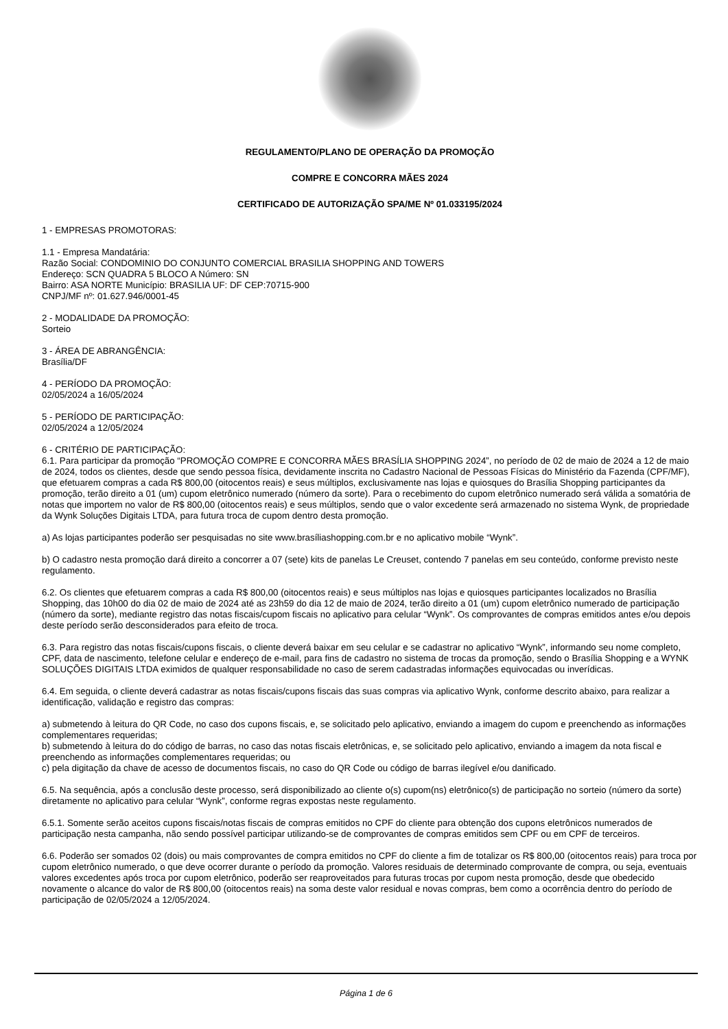REGULAMENTO/PLANO DE OPERAÇÃO DA PROMOÇÃO
COMPRE E CONCORRA MÃES 2024
CERTIFICADO DE AUTORIZAÇÃO SPA/ME Nº 01.033195/2024
1 - EMPRESAS PROMOTORAS:
1.1 - Empresa Mandatária:
Razão Social: CONDOMINIO DO CONJUNTO COMERCIAL BRASILIA SHOPPING AND TOWERS
Endereço: SCN QUADRA 5 BLOCO A Número: SN
Bairro: ASA NORTE Município: BRASILIA UF: DF CEP:70715-900
CNPJ/MF nº: 01.627.946/0001-45
2 - MODALIDADE DA PROMOÇÃO:
Sorteio
3 - ÁREA DE ABRANGÊNCIA:
Brasília/DF
4 - PERÍODO DA PROMOÇÃO:
02/05/2024 a 16/05/2024
5 - PERÍODO DE PARTICIPAÇÃO:
02/05/2024 a 12/05/2024
6 - CRITÉRIO DE PARTICIPAÇÃO:
6.1. Para participar da promoção “PROMOÇÃO COMPRE E CONCORRA MÃES BRASÍLIA SHOPPING 2024”, no período de 02 de maio de 2024 a 12 de maio de 2024, todos os clientes, desde que sendo pessoa física, devidamente inscrita no Cadastro Nacional de Pessoas Físicas do Ministério da Fazenda (CPF/MF), que efetuarem compras a cada R$ 800,00 (oitocentos reais) e seus múltiplos, exclusivamente nas lojas e quiosques do Brasília Shopping participantes da promoção, terão direito a 01 (um) cupom eletrônico numerado (número da sorte). Para o recebimento do cupom eletrônico numerado será válida a somatória de notas que importem no valor de R$ 800,00 (oitocentos reais) e seus múltiplos, sendo que o valor excedente será armazenado no sistema Wynk, de propriedade da Wynk Soluções Digitais LTDA, para futura troca de cupom dentro desta promoção.
a) As lojas participantes poderão ser pesquisadas no site www.brasíliashopping.com.br e no aplicativo mobile “Wynk”.
b) O cadastro nesta promoção dará direito a concorrer a 07 (sete) kits de panelas Le Creuset, contendo 7 panelas em seu conteúdo, conforme previsto neste regulamento.
6.2. Os clientes que efetuarem compras a cada R$ 800,00 (oitocentos reais) e seus múltiplos nas lojas e quiosques participantes localizados no Brasília Shopping, das 10h00 do dia 02 de maio de 2024 até as 23h59 do dia 12 de maio de 2024, terão direito a 01 (um) cupom eletrônico numerado de participação (número da sorte), mediante registro das notas fiscais/cupom fiscais no aplicativo para celular “Wynk”. Os comprovantes de compras emitidos antes e/ou depois deste período serão desconsiderados para efeito de troca.
6.3. Para registro das notas fiscais/cupons fiscais, o cliente deverá baixar em seu celular e se cadastrar no aplicativo “Wynk”, informando seu nome completo, CPF, data de nascimento, telefone celular e endereço de e-mail, para fins de cadastro no sistema de trocas da promoção, sendo o Brasília Shopping e a WYNK SOLUÇÕES DIGITAIS LTDA eximidos de qualquer responsabilidade no caso de serem cadastradas informações equivocadas ou inverídicas.
6.4. Em seguida, o cliente deverá cadastrar as notas fiscais/cupons fiscais das suas compras via aplicativo Wynk, conforme descrito abaixo, para realizar a identificação, validação e registro das compras:
a) submetendo à leitura do QR Code, no caso dos cupons fiscais, e, se solicitado pelo aplicativo, enviando a imagem do cupom e preenchendo as informações complementares requeridas;
b) submetendo à leitura do do código de barras, no caso das notas fiscais eletrônicas, e, se solicitado pelo aplicativo, enviando a imagem da nota fiscal e preenchendo as informações complementares requeridas; ou
c) pela digitação da chave de acesso de documentos fiscais, no caso do QR Code ou código de barras ilegível e/ou danificado.
6.5. Na sequência, após a conclusão deste processo, será disponibilizado ao cliente o(s) cupom(ns) eletrônico(s) de participação no sorteio (número da sorte) diretamente no aplicativo para celular “Wynk”, conforme regras expostas neste regulamento.
6.5.1. Somente serão aceitos cupons fiscais/notas fiscais de compras emitidos no CPF do cliente para obtenção dos cupons eletrônicos numerados de participação nesta campanha, não sendo possível participar utilizando-se de comprovantes de compras emitidos sem CPF ou em CPF de terceiros.
6.6. Poderão ser somados 02 (dois) ou mais comprovantes de compra emitidos no CPF do cliente a fim de totalizar os R$ 800,00 (oitocentos reais) para troca por cupom eletrônico numerado, o que deve ocorrer durante o período da promoção. Valores residuais de determinado comprovante de compra, ou seja, eventuais valores excedentes após troca por cupom eletrônico, poderão ser reaproveitados para futuras trocas por cupom nesta promoção, desde que obedecido novamente o alcance do valor de R$ 800,00 (oitocentos reais) na soma deste valor residual e novas compras, bem como a ocorrência dentro do período de participação de 02/05/2024 a 12/05/2024.
Página 1 de 6